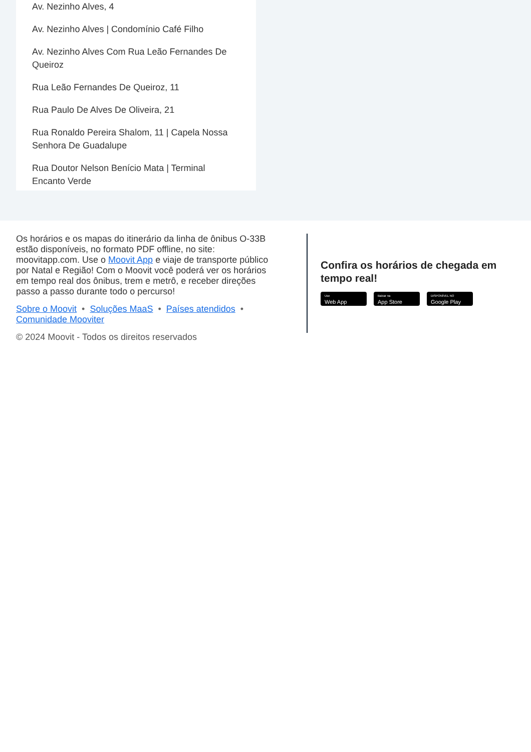Av. Nezinho Alves, 4
Av. Nezinho Alves | Condomínio Café Filho
Av. Nezinho Alves Com Rua Leão Fernandes De Queiroz
Rua Leão Fernandes De Queiroz, 11
Rua Paulo De Alves De Oliveira, 21
Rua Ronaldo Pereira Shalom, 11 | Capela Nossa Senhora De Guadalupe
Rua Doutor Nelson Benício Mata | Terminal Encanto Verde
Os horários e os mapas do itinerário da linha de ônibus O-33B estão disponíveis, no formato PDF offline, no site: moovitapp.com. Use o Moovit App e viaje de transporte público por Natal e Região! Com o Moovit você poderá ver os horários em tempo real dos ônibus, trem e metrô, e receber direções passo a passo durante todo o percurso!
Sobre o Moovit • Soluções MaaS • Países atendidos • Comunidade Mooviter
© 2024 Moovit - Todos os direitos reservados
Confira os horários de chegada em tempo real!
Use
Web App
Baixar na
App Store
DISPONÍVEL NO
Google Play